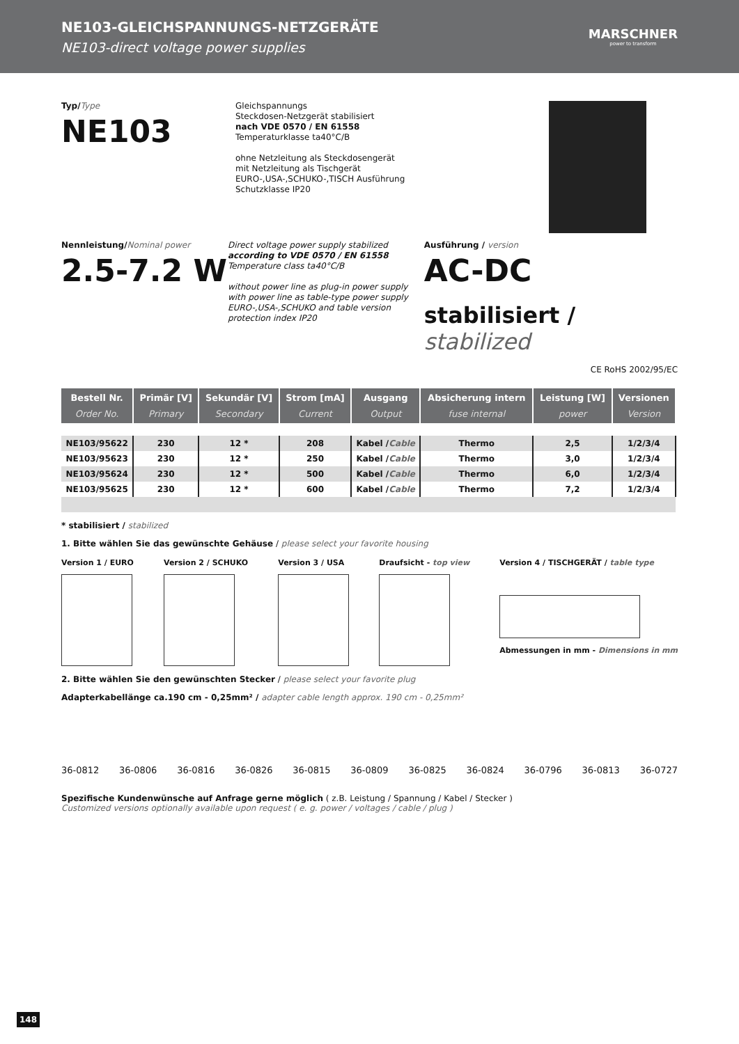NE103-GLEICHSPANNUNGS-NETZGERÄTE
NE103-direct voltage power supplies
MARSCHNER
power to transform
Typ/Type
NE103
Gleichspannungs
Steckdosen-Netzgerät stabilisiert
nach VDE 0570 / EN 61558
Temperaturklasse ta40°C/B
ohne Netzleitung als Steckdosengerät
mit Netzleitung als Tischgerät
EURO-,USA-,SCHUKO-,TISCH Ausführung
Schutzklasse IP20
Nennleistung/Nominal power
2.5-7.2 W
Direct voltage power supply stabilized
according to VDE 0570 / EN 61558
Temperature class ta40°C/B
without power line as plug-in power supply
with power line as table-type power supply
EURO-,USA-,SCHUKO and table version
protection index IP20
Ausführung / version
AC-DC
stabilisiert / stabilized
CE RoHS 2002/95/EC
| Bestell Nr. Order No. | Primär [V] Primary | Sekundär [V] Secondary | Strom [mA] Current | Ausgang Output | Absicherung intern fuse internal | Leistung [W] power | Versionen Version |
| --- | --- | --- | --- | --- | --- | --- | --- |
| NE103/95622 | 230 | 12 * | 208 | Kabel / Cable | Thermo | 2,5 | 1/2/3/4 |
| NE103/95623 | 230 | 12 * | 250 | Kabel / Cable | Thermo | 3,0 | 1/2/3/4 |
| NE103/95624 | 230 | 12 * | 500 | Kabel / Cable | Thermo | 6,0 | 1/2/3/4 |
| NE103/95625 | 230 | 12 * | 600 | Kabel / Cable | Thermo | 7,2 | 1/2/3/4 |
* stabilisiert / stabilized
1. Bitte wählen Sie das gewünschte Gehäuse / please select your favorite housing
Version 1 / EURO Version 2 / SCHUKO Version 3 / USA Draufsicht - top view Version 4 / TISCHGERÄT / table type
Abmessungen in mm - Dimensions in mm
2. Bitte wählen Sie den gewünschten Stecker / please select your favorite plug
Adapterkabellänge ca.190 cm - 0,25mm² / adapter cable length approx. 190 cm - 0,25mm²
36-0812 36-0806 36-0816 36-0826 36-0815 36-0809 36-0825 36-0824 36-0796 36-0813 36-0727
Spezifische Kundenwünsche auf Anfrage gerne möglich ( z.B. Leistung / Spannung / Kabel / Stecker )
Customized versions optionally available upon request ( e. g. power / voltages / cable / plug )
148